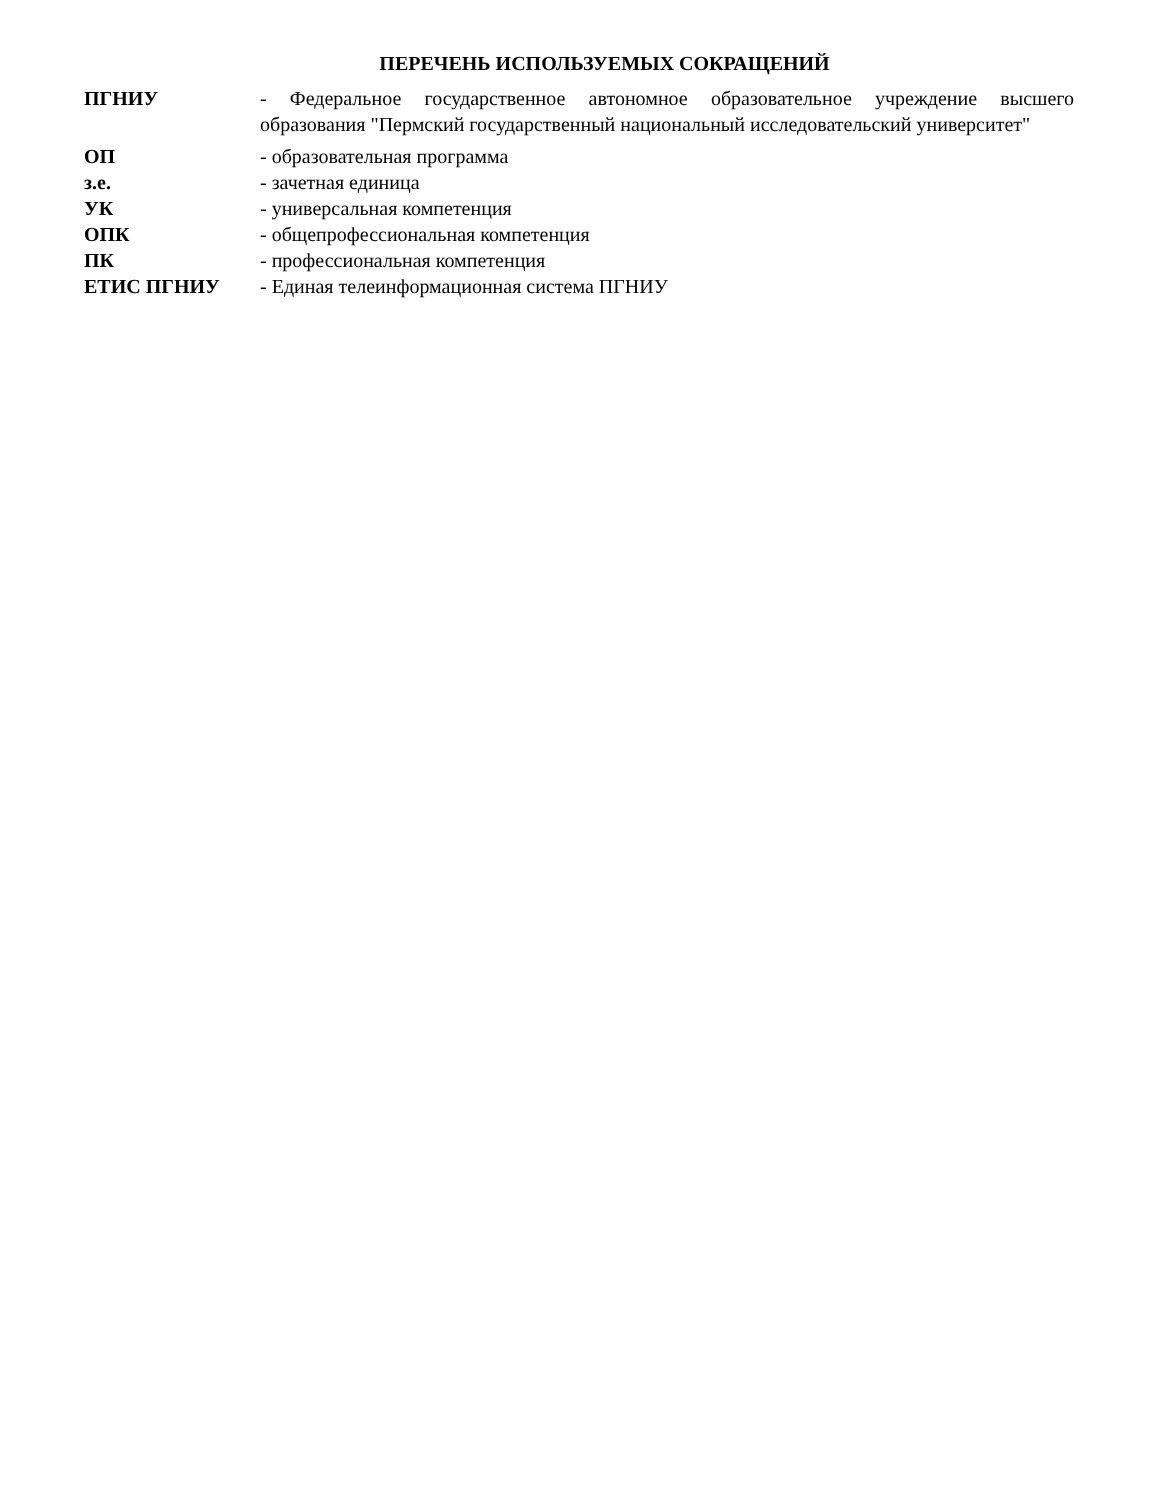ПЕРЕЧЕНЬ ИСПОЛЬЗУЕМЫХ СОКРАЩЕНИЙ
| ПГНИУ | - Федеральное государственное автономное образовательное учреждение высшего образования "Пермский государственный национальный исследовательский университет" |
| ОП | - образовательная программа |
| з.е. | - зачетная единица |
| УК | - универсальная компетенция |
| ОПК | - общепрофессиональная компетенция |
| ПК | - профессиональная компетенция |
| ЕТИС ПГНИУ | - Единая телеинформационная система ПГНИУ |